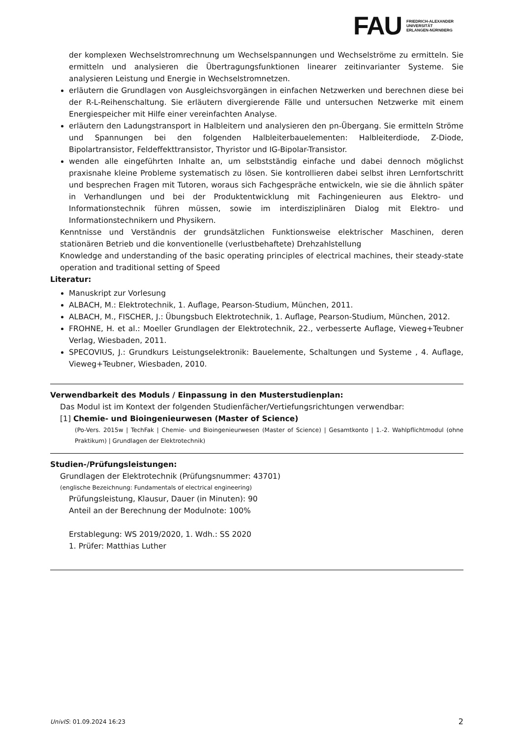FAU
FRIEDRICH-ALEXANDER
UNIVERSITÄT
ERLANGEN-NÜRNBERG
der komplexen Wechselstromrechnung um Wechselspannungen und Wechselströme zu ermitteln. Sie ermitteln und analysieren die Übertragungsfunktionen linearer zeitinvarianter Systeme. Sie analysieren Leistung und Energie in Wechselstromnetzen.
erläutern die Grundlagen von Ausgleichsvorgängen in einfachen Netzwerken und berechnen diese bei der R-L-Reihenschaltung. Sie erläutern divergierende Fälle und untersuchen Netzwerke mit einem Energiespeicher mit Hilfe einer vereinfachten Analyse.
erläutern den Ladungstransport in Halbleitern und analysieren den pn-Übergang. Sie ermitteln Ströme und Spannungen bei den folgenden Halbleiterbauelementen: Halbleiterdiode, Z-Diode, Bipolartransistor, Feldeffekttransistor, Thyristor und IG-Bipolar-Transistor.
wenden alle eingeführten Inhalte an, um selbstständig einfache und dabei dennoch möglichst praxisnahe kleine Probleme systematisch zu lösen. Sie kontrollieren dabei selbst ihren Lernfortschritt und besprechen Fragen mit Tutoren, woraus sich Fachgespräche entwickeln, wie sie die ähnlich später in Verhandlungen und bei der Produktentwicklung mit Fachingenieuren aus Elektro- und Informationstechnik führen müssen, sowie im interdisziplinären Dialog mit Elektro- und Informationstechnikern und Physikern.
Kenntnisse und Verständnis der grundsätzlichen Funktionsweise elektrischer Maschinen, deren stationären Betrieb und die konventionelle (verlustbehaftete) Drehzahlstellung
Knowledge and understanding of the basic operating principles of electrical machines, their steady-state operation and traditional setting of Speed
Literatur:
Manuskript zur Vorlesung
ALBACH, M.: Elektrotechnik, 1. Auflage, Pearson-Studium, München, 2011.
ALBACH, M., FISCHER, J.: Übungsbuch Elektrotechnik, 1. Auflage, Pearson-Studium, München, 2012.
FROHNE, H. et al.: Moeller Grundlagen der Elektrotechnik, 22., verbesserte Auflage, Vieweg+Teubner Verlag, Wiesbaden, 2011.
SPECOVIUS, J.: Grundkurs Leistungselektronik: Bauelemente, Schaltungen und Systeme , 4. Auflage, Vieweg+Teubner, Wiesbaden, 2010.
Verwendbarkeit des Moduls / Einpassung in den Musterstudienplan:
Das Modul ist im Kontext der folgenden Studienfächer/Vertiefungsrichtungen verwendbar:
[1] Chemie- und Bioingenieurwesen (Master of Science)
(Po-Vers. 2015w | TechFak | Chemie- und Bioingenieurwesen (Master of Science) | Gesamtkonto | 1.-2. Wahlpflichtmodul (ohne Praktikum) | Grundlagen der Elektrotechnik)
Studien-/Prüfungsleistungen:
Grundlagen der Elektrotechnik (Prüfungsnummer: 43701)
(englische Bezeichnung: Fundamentals of electrical engineering)
Prüfungsleistung, Klausur, Dauer (in Minuten): 90
Anteil an der Berechnung der Modulnote: 100%
Erstablegung: WS 2019/2020, 1. Wdh.: SS 2020
1. Prüfer: Matthias Luther
UnivIS: 01.09.2024 16:23 2